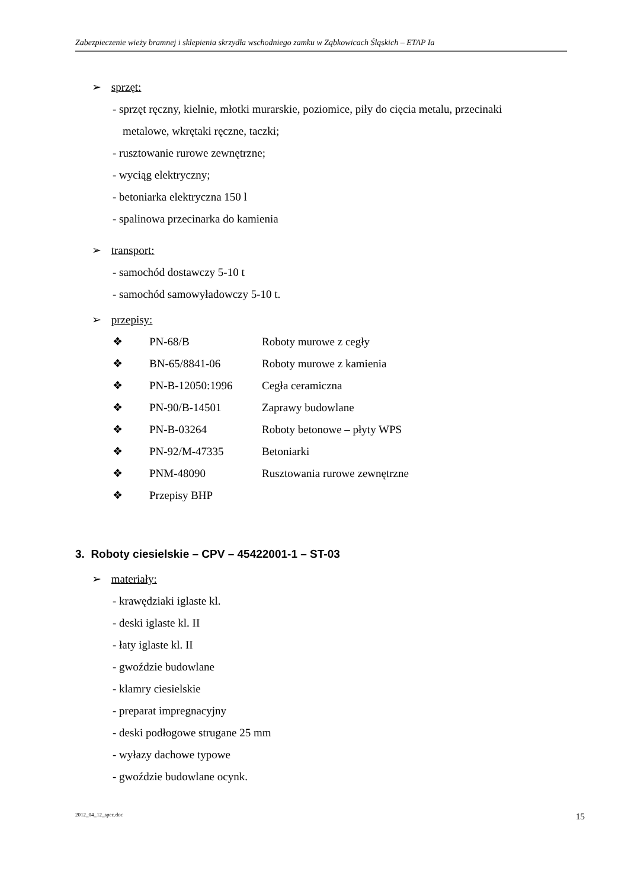Zabezpieczenie wieży bramnej i sklepienia skrzydła wschodniego zamku w Ząbkowicach Śląskich – ETAP Ia
➢ sprzęt:
- sprzęt ręczny, kielnie, młotki murarskie, poziomice, piły do cięcia metalu, przecinaki
metalowe, wkrętaki ręczne, taczki;
- rusztowanie rurowe zewnętrzne;
- wyciąg elektryczny;
- betoniarka elektryczna 150 l
- spalinowa przecinarka do kamienia
➢ transport:
- samochód dostawczy 5-10 t
- samochód samowyładowczy 5-10 t.
➢ przepisy:
❖ PN-68/B Roboty murowe z cegły
❖ BN-65/8841-06 Roboty murowe z kamienia
❖ PN-B-12050:1996 Cegła ceramiczna
❖ PN-90/B-14501 Zaprawy budowlane
❖ PN-B-03264 Roboty betonowe – płyty WPS
❖ PN-92/M-47335 Betoniarki
❖ PNM-48090 Rusztowania rurowe zewnętrzne
❖ Przepisy BHP
3. Roboty ciesielskie – CPV – 45422001-1 – ST-03
➢ materiały:
- krawędziaki iglaste kl.
- deski iglaste kl. II
- łaty iglaste kl. II
- gwoździe budowlane
- klamry ciesielskie
- preparat impregnacyjny
- deski podłogowe strugane 25 mm
- wyłazy dachowe typowe
- gwoździe budowlane ocynk.
2012_04_12_spec.doc 15